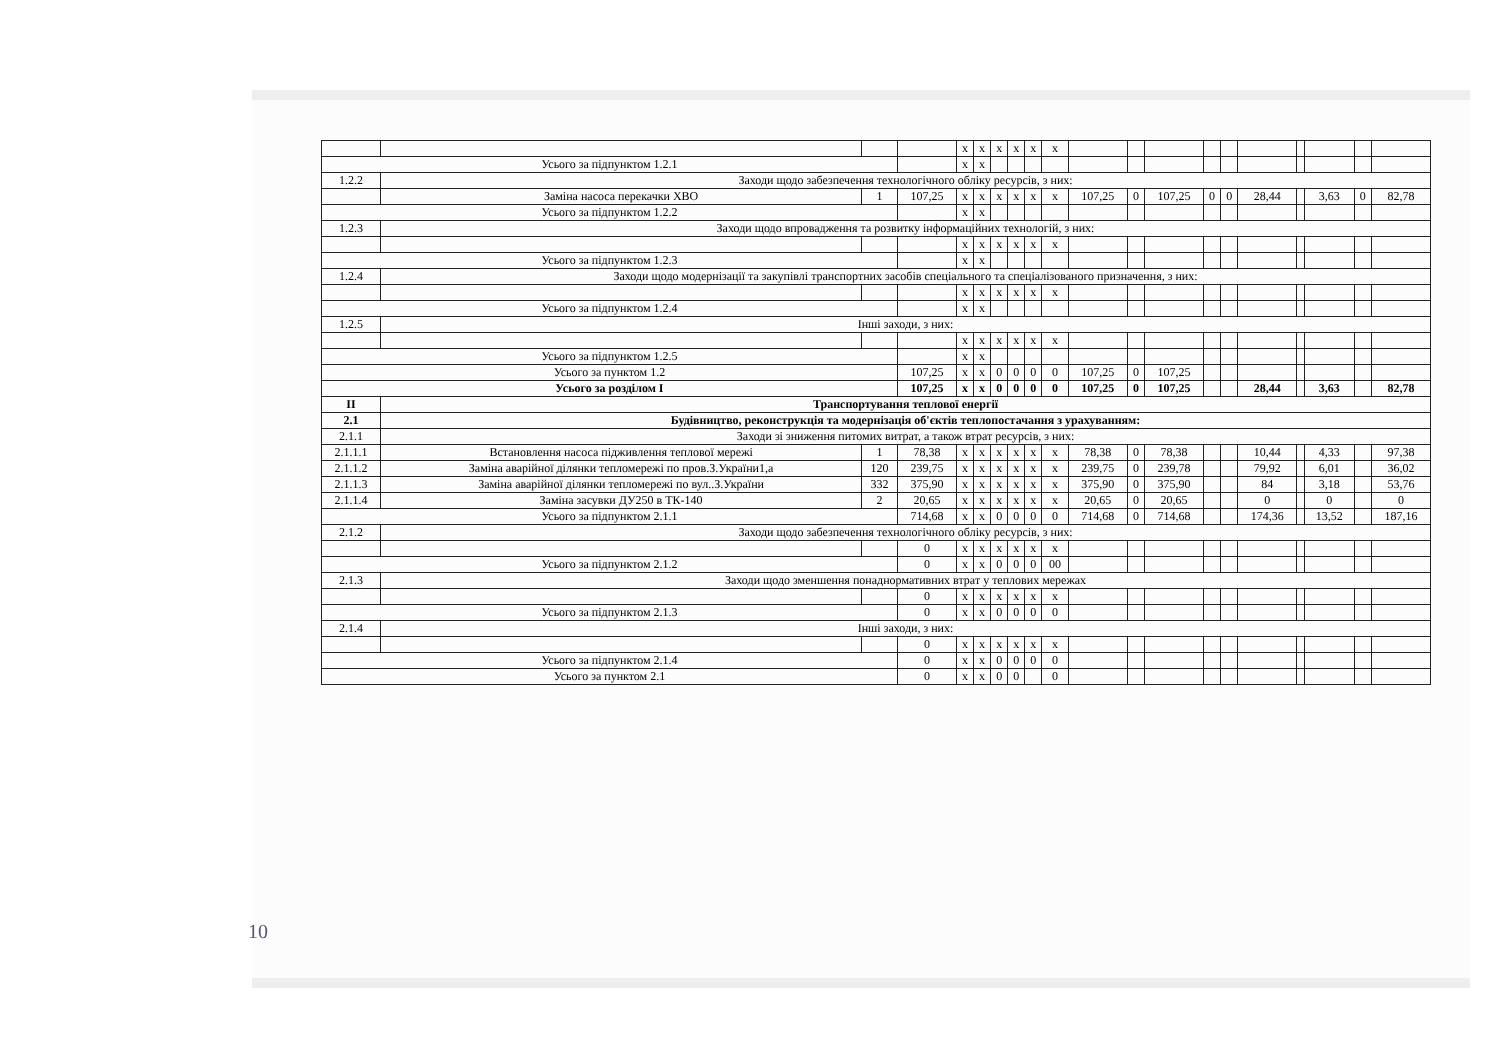| | | | | x | x | x | x | x | x | | | | | | | | | | |
| Усього за підпунктом 1.2.1 | | | | x | x | | | | | | | | | | | | | | |
| 1.2.2 | Заходи щодо забезпечення технологічного обліку ресурсів, з них: | | | | | | | | | | | | | | | | | | |
| | Заміна насоса перекачки ХВО | 1 | 107,25 | x | x | x | x | x | x | 107,25 | 0 | 107,25 | 0 | 0 | 28,44 | | 3,63 | 0 | 82,78 |
| Усього за підпунктом 1.2.2 | | | | x | x | | | | | | | | | | | | | | |
| 1.2.3 | Заходи щодо впровадження та розвитку інформаційних технологій, з них: | | | | | | | | | | | | | | | | | | |
| | | | | x | x | x | x | x | x | | | | | | | | | | |
| Усього за підпунктом 1.2.3 | | | | x | x | | | | | | | | | | | | | | |
| 1.2.4 | Заходи щодо модернізації та закупівлі транспортних засобів спеціального та спеціалізованого призначення, з них: | | | | | | | | | | | | | | | | | | |
| | | | | x | x | x | x | x | x | | | | | | | | | | |
| Усього за підпунктом 1.2.4 | | | | x | x | | | | | | | | | | | | | | |
| 1.2.5 | Інші заходи, з них: | | | | | | | | | | | | | | | | | | |
| | | | | x | x | x | x | x | x | | | | | | | | | | |
| Усього за підпунктом 1.2.5 | | | | x | x | | | | | | | | | | | | | | |
| Усього за пунктом 1.2 | | | 107,25 | x | x | 0 | 0 | 0 | 0 | 107,25 | 0 | 107,25 | | | | | | | |
| Усього за розділом I | | | 107,25 | x | x | 0 | 0 | 0 | 0 | 107,25 | 0 | 107,25 | | | 28,44 | | 3,63 | | 82,78 |
| II | Транспортування теплової енергії | | | | | | | | | | | | | | | | | | |
| 2.1 | Будівництво, реконструкція та модернізація об'єктів теплопостачання з урахуванням: | | | | | | | | | | | | | | | | | | |
| 2.1.1 | Заходи зі зниження питомих витрат, а також втрат ресурсів, з них: | | | | | | | | | | | | | | | | | | |
| 2.1.1.1 | Встановлення насоса підживлення теплової мережі | 1 | 78,38 | x | x | x | x | x | x | 78,38 | 0 | 78,38 | | | 10,44 | | 4,33 | | 97,38 |
| 2.1.1.2 | Заміна аварійної ділянки тепломережі по пров.З.України1,а | 120 | 239,75 | x | x | x | x | x | x | 239,75 | 0 | 239,78 | | | 79,92 | | 6,01 | | 36,02 |
| 2.1.1.3 | Заміна аварійної ділянки тепломережі по вул..З.України | 332 | 375,90 | x | x | x | x | x | x | 375,90 | 0 | 375,90 | | | 84 | | 3,18 | | 53,76 |
| 2.1.1.4 | Заміна засувки ДУ250 в ТК-140 | 2 | 20,65 | x | x | x | x | x | x | 20,65 | 0 | 20,65 | | | 0 | | 0 | | 0 |
| Усього за підпунктом 2.1.1 | | | 714,68 | x | x | 0 | 0 | 0 | 0 | 714,68 | 0 | 714,68 | | | 174,36 | | 13,52 | | 187,16 |
| 2.1.2 | Заходи щодо забезпечення технологічного обліку ресурсів, з них: | | | | | | | | | | | | | | | | | | |
| | | | 0 | x | x | x | x | x | x | | | | | | | | | | |
| Усього за підпунктом 2.1.2 | | | 0 | x | x | 0 | 0 | 0 | 00 | | | | | | | | | | |
| 2.1.3 | Заходи щодо зменшення понаднормативних втрат у теплових мережах | | | | | | | | | | | | | | | | | | |
| | | | 0 | x | x | x | x | x | x | | | | | | | | | | |
| Усього за підпунктом 2.1.3 | | | 0 | x | x | 0 | 0 | 0 | 0 | | | | | | | | | | |
| 2.1.4 | Інші заходи, з них: | | | | | | | | | | | | | | | | | | |
| | | | 0 | x | x | x | x | x | x | | | | | | | | | | |
| Усього за підпунктом 2.1.4 | | | 0 | x | x | 0 | 0 | 0 | 0 | | | | | | | | | | |
| Усього за пунктом 2.1 | | | 0 | x | x | 0 | 0 | | 0 | | | | | | | | | | |
10